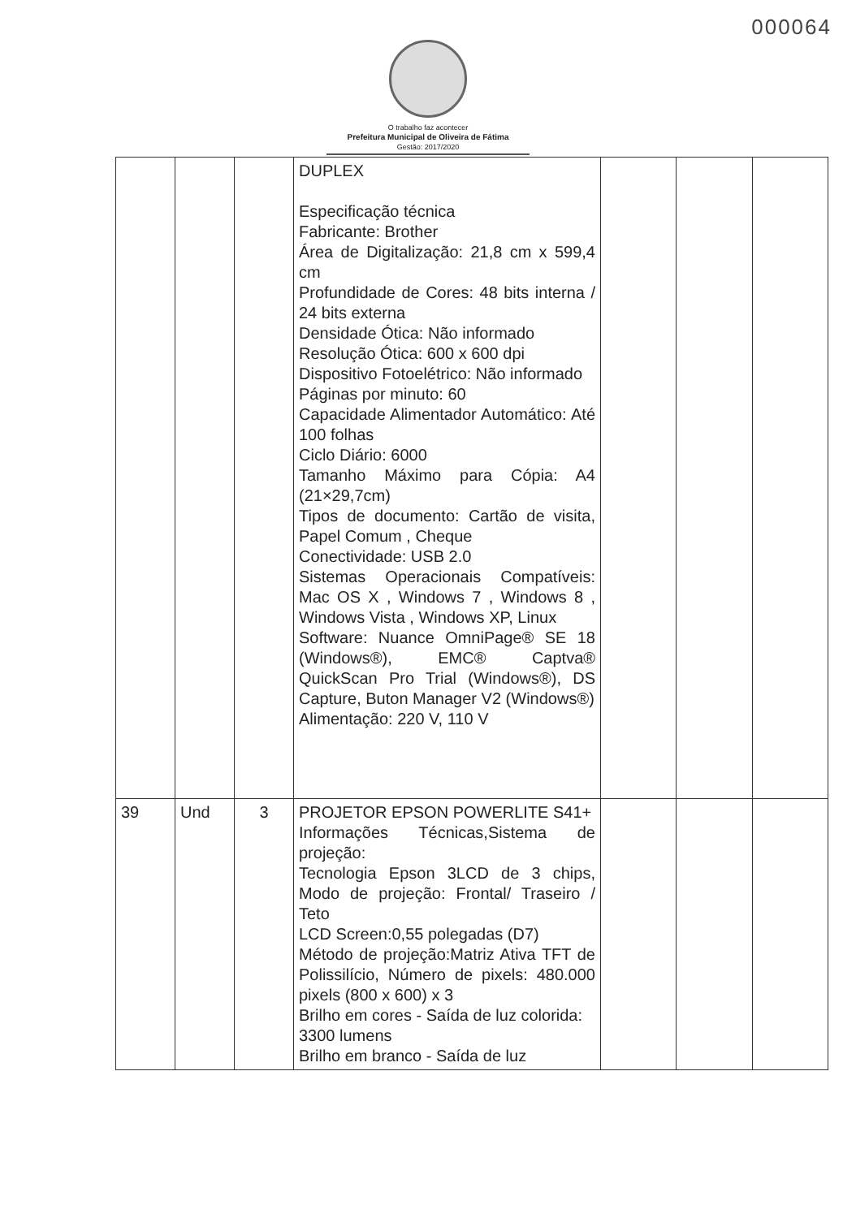000064
O trabalho faz acontecer
Prefeitura Municipal de Oliveira de Fátima
Gestão: 2017/2020
| | | | DUPLEX Especificação técnica Fabricante: Brother Área de Digitalização: 21,8 cm x 599,4 cm Profundidade de Cores: 48 bits interna / 24 bits externa Densidade Ótica: Não informado Resolução Ótica: 600 x 600 dpi Dispositivo Fotoelétrico: Não informado Páginas por minuto: 60 Capacidade Alimentador Automático: Até 100 folhas Ciclo Diário: 6000 Tamanho Máximo para Cópia: A4 (21×29,7cm) Tipos de documento: Cartão de visita, Papel Comum , Cheque Conectividade: USB 2.0 Sistemas Operacionais Compatíveis: Mac OS X , Windows 7 , Windows 8 , Windows Vista , Windows XP, Linux Software: Nuance OmniPage® SE 18 (Windows®), EMC® Captva® QuickScan Pro Trial (Windows®), DS Capture, Buton Manager V2 (Windows®) Alimentação: 220 V, 110 V | | | |
| 39 | Und | 3 | PROJETOR EPSON POWERLITE S41+ Informações Técnicas,Sistema de projeção: Tecnologia Epson 3LCD de 3 chips, Modo de projeção: Frontal/ Traseiro / Teto LCD Screen:0,55 polegadas (D7) Método de projeção:Matriz Ativa TFT de Polissilício, Número de pixels: 480.000 pixels (800 x 600) x 3 Brilho em cores - Saída de luz colorida: 3300 lumens Brilho em branco - Saída de luz | | | |